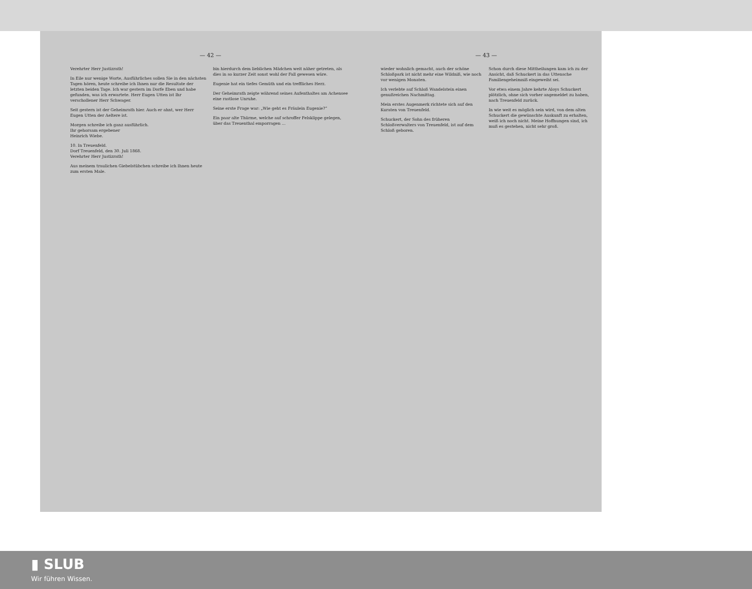— 42 —
Verehrter Herr Justizrath!
In Eile nur wenige Worte, Ausführliches sollen Sie in den nächsten Tagen hören, heute schreibe ich Ihnen nur die Resultate der letzten beiden Tage. Ich war gestern im Dorfe Eben und habe gefunden, was ich erwartete. Herr Eugen Utten ist Ihr verschollener Herr Schwager.
Seit gestern ist der Geheimrath hier. Auch er ahnt, wer Herr Eugen Utten der Aeltere ist.
Morgen schreibe ich ganz ausführlich.
Ihr gehorsam ergebener
Heinrich Wiebe.
10. In Treuenfeld.
Dorf Treuenfeld, den 30. Juli 1868.
Verehrter Herr Justizrath!
Aus meinem traulichen Giebelstübchen schreibe ich Ihnen heute zum ersten Male.
bin hierdurch dem lieblichen Mädchen weit näher getreten, als dies in so kurzer Zeit sonst wohl der Fall gewesen wäre.
Eugenie hat ein tiefes Gemüth und ein treffliches Herz.
Der Geheimrath zeigte während seines Aufenthaltes am Achensee eine rastlose Unruhe.
Seine erste Frage war: „Wie geht es Fräulein Eugenie?“
Ein paar alte Thürme, welche auf schroffer Felsklippe gelegen, über das Treuenthal emporragen ...
— 43 —
wieder wohnlich gemacht, auch der schöne Schloßpark ist nicht mehr eine Wildniß, wie noch vor wenigen Monaten.
Ich verlebte auf Schloß Wandelstein einen genußreichen Nachmittag.
Mein erstes Augenmerk richtete sich auf den Kuraten von Treuenfeld.
Schuckert, der Sohn des früheren Schloßverwalters von Treuenfeld, ist auf dem Schloß geboren.
Schon durch diese Mittheilungen kam ich zu der Ansicht, daß Schuckert in das Uttensche Familiengeheimniß eingeweiht sei.
Vor etwa einem Jahre kehrte Aloys Schuckert plötzlich, ohne sich vorher angemeldet zu haben, nach Treuenfeld zurück.
In wie weit es möglich sein wird, von dem alten Schuckert die gewünschte Auskunft zu erhalten, weiß ich noch nicht. Meine Hoffnungen sind, ich muß es gestehen, nicht sehr groß.
▮ SLUB
Wir führen Wissen.